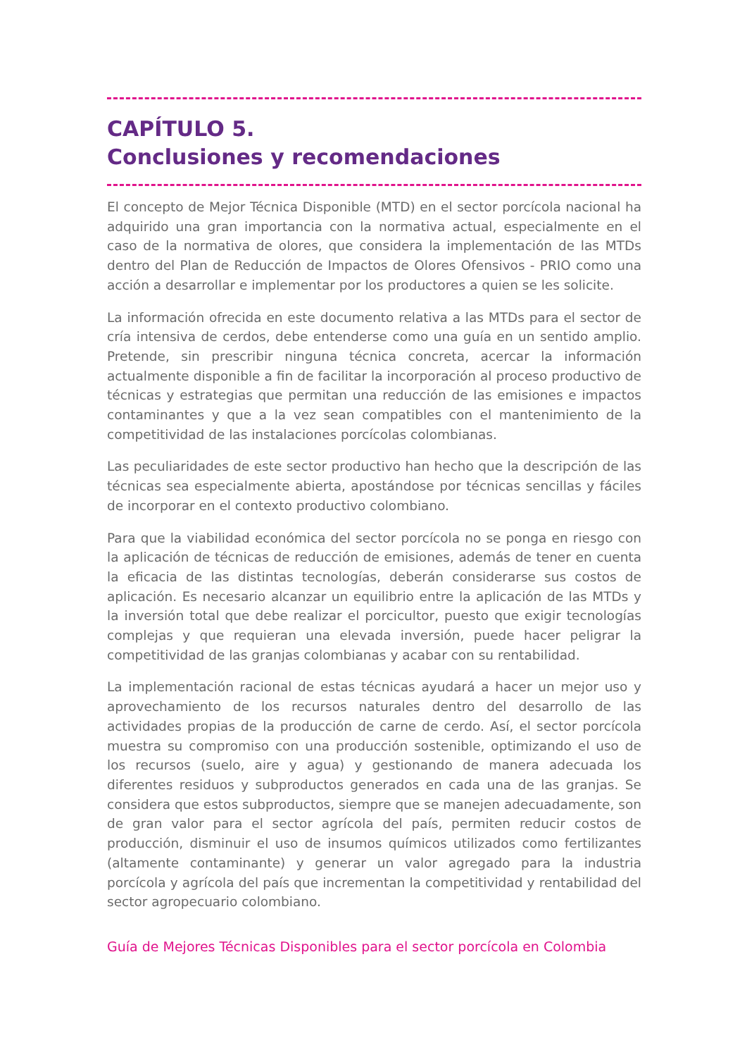CAPÍTULO 5.
Conclusiones y recomendaciones
El concepto de Mejor Técnica Disponible (MTD) en el sector porcícola nacional ha adquirido una gran importancia con la normativa actual, especialmente en el caso de la normativa de olores, que considera la implementación de las MTDs dentro del Plan de Reducción de Impactos de Olores Ofensivos - PRIO como una acción a desarrollar e implementar por los productores a quien se les solicite.
La información ofrecida en este documento relativa a las MTDs para el sector de cría intensiva de cerdos, debe entenderse como una guía en un sentido amplio. Pretende, sin prescribir ninguna técnica concreta, acercar la información actualmente disponible a fin de facilitar la incorporación al proceso productivo de técnicas y estrategias que permitan una reducción de las emisiones e impactos contaminantes y que a la vez sean compatibles con el mantenimiento de la competitividad de las instalaciones porcícolas colombianas.
Las peculiaridades de este sector productivo han hecho que la descripción de las técnicas sea especialmente abierta, apostándose por técnicas sencillas y fáciles de incorporar en el contexto productivo colombiano.
Para que la viabilidad económica del sector porcícola no se ponga en riesgo con la aplicación de técnicas de reducción de emisiones, además de tener en cuenta la eficacia de las distintas tecnologías, deberán considerarse sus costos de aplicación. Es necesario alcanzar un equilibrio entre la aplicación de las MTDs y la inversión total que debe realizar el porcicultor, puesto que exigir tecnologías complejas y que requieran una elevada inversión, puede hacer peligrar la competitividad de las granjas colombianas y acabar con su rentabilidad.
La implementación racional de estas técnicas ayudará a hacer un mejor uso y aprovechamiento de los recursos naturales dentro del desarrollo de las actividades propias de la producción de carne de cerdo. Así, el sector porcícola muestra su compromiso con una producción sostenible, optimizando el uso de los recursos (suelo, aire y agua) y gestionando de manera adecuada los diferentes residuos y subproductos generados en cada una de las granjas. Se considera que estos subproductos, siempre que se manejen adecuadamente, son de gran valor para el sector agrícola del país, permiten reducir costos de producción, disminuir el uso de insumos químicos utilizados como fertilizantes (altamente contaminante) y generar un valor agregado para la industria porcícola y agrícola del país que incrementan la competitividad y rentabilidad del sector agropecuario colombiano.
Guía de Mejores Técnicas Disponibles para el sector porcícola en Colombia